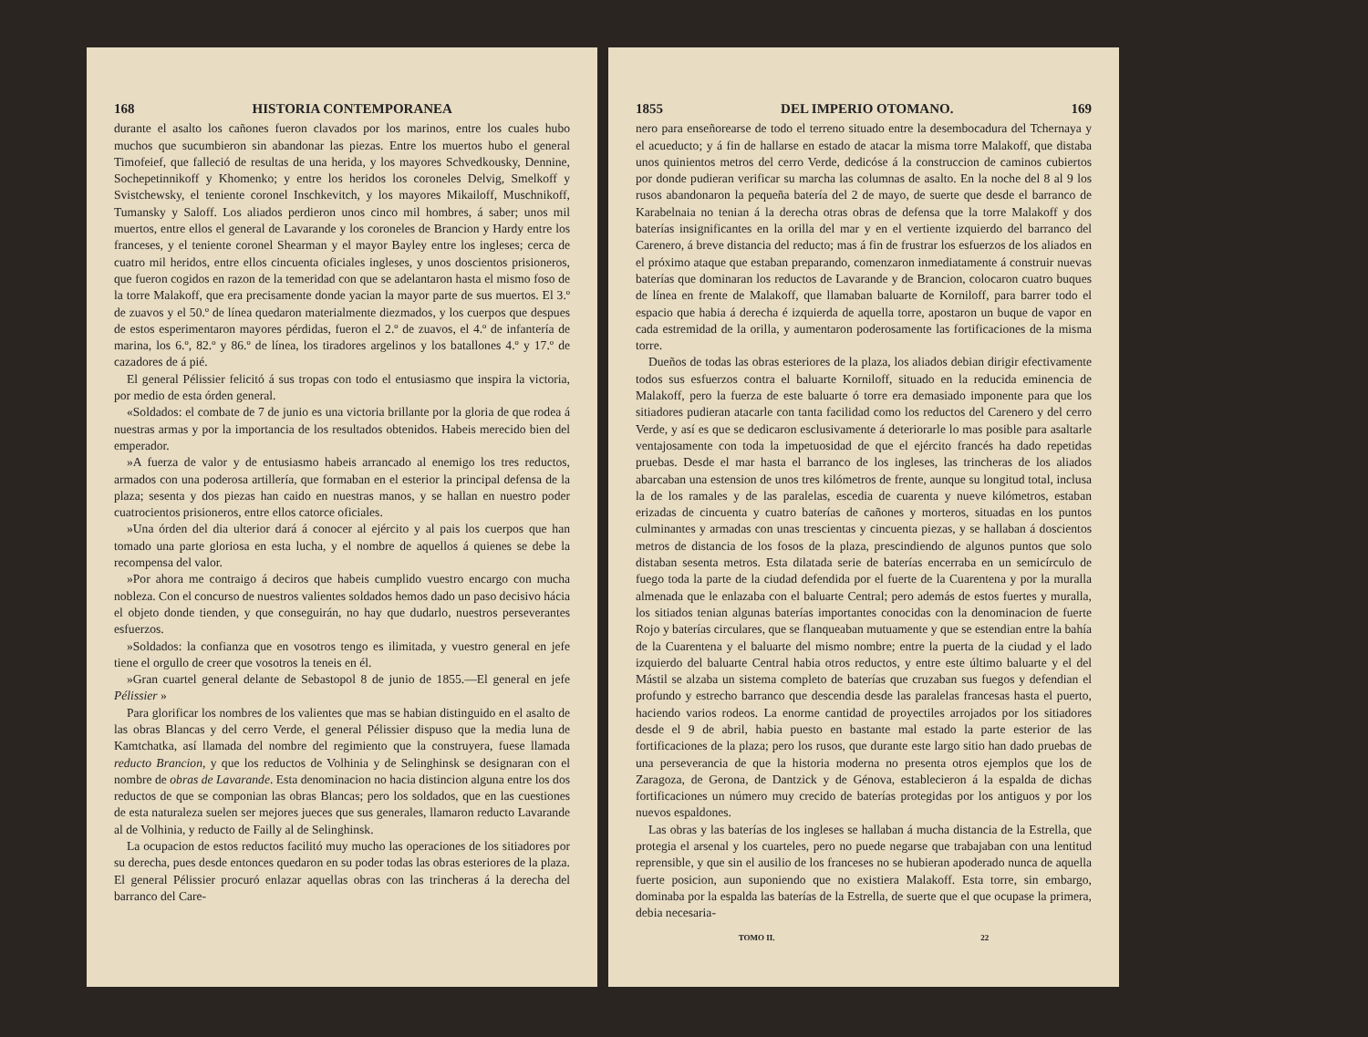168 HISTORIA CONTEMPORANEA
durante el asalto los cañones fueron clavados por los marinos, entre los cuales hubo muchos que sucumbieron sin abandonar las piezas. Entre los muertos hubo el general Timofeief, que falleció de resultas de una herida, y los mayores Schvedkousky, Dennine, Sochepetinnikoff y Khomenko; y entre los heridos los coroneles Delvig, Smelkoff y Svistchewsky, el teniente coronel Inschkevitch, y los mayores Mikailoff, Muschnikoff, Tumansky y Saloff. Los aliados perdieron unos cinco mil hombres, á saber; unos mil muertos, entre ellos el general de Lavarande y los coroneles de Brancion y Hardy entre los franceses, y el teniente coronel Shearman y el mayor Bayley entre los ingleses; cerca de cuatro mil heridos, entre ellos cincuenta oficiales ingleses, y unos doscientos prisioneros, que fueron cogidos en razon de la temeridad con que se adelantaron hasta el mismo foso de la torre Malakoff, que era precisamente donde yacian la mayor parte de sus muertos. El 3.º de zuavos y el 50.º de línea quedaron materialmente diezmados, y los cuerpos que despues de estos esperimentaron mayores pérdidas, fueron el 2.º de zuavos, el 4.º de infantería de marina, los 6.º, 82.º y 86.º de línea, los tiradores argelinos y los batallones 4.º y 17.º de cazadores de á pié.
El general Pélissier felicitó á sus tropas con todo el entusiasmo que inspira la victoria, por medio de esta órden general.
«Soldados: el combate de 7 de junio es una victoria brillante por la gloria de que rodea á nuestras armas y por la importancia de los resultados obtenidos. Habeis merecido bien del emperador.
»A fuerza de valor y de entusiasmo habeis arrancado al enemigo los tres reductos, armados con una poderosa artillería, que formaban en el esterior la principal defensa de la plaza; sesenta y dos piezas han caido en nuestras manos, y se hallan en nuestro poder cuatrocientos prisioneros, entre ellos catorce oficiales.
»Una órden del dia ulterior dará á conocer al ejército y al pais los cuerpos que han tomado una parte gloriosa en esta lucha, y el nombre de aquellos á quienes se debe la recompensa del valor.
»Por ahora me contraigo á deciros que habeis cumplido vuestro encargo con mucha nobleza. Con el concurso de nuestros valientes soldados hemos dado un paso decisivo hácia el objeto donde tienden, y que conseguirán, no hay que dudarlo, nuestros perseverantes esfuerzos.
»Soldados: la confianza que en vosotros tengo es ilimitada, y vuestro general en jefe tiene el orgullo de creer que vosotros la teneis en él.
»Gran cuartel general delante de Sebastopol 8 de junio de 1855.—El general en jefe Pélissier »
Para glorificar los nombres de los valientes que mas se habian distinguido en el asalto de las obras Blancas y del cerro Verde, el general Pélissier dispuso que la media luna de Kamtchatka, así llamada del nombre del regimiento que la construyera, fuese llamada reducto Brancion, y que los reductos de Volhinia y de Selinghinsk se designaran con el nombre de obras de Lavarande. Esta denominacion no hacia distincion alguna entre los dos reductos de que se componian las obras Blancas; pero los soldados, que en las cuestiones de esta naturaleza suelen ser mejores jueces que sus generales, llamaron reducto Lavarande al de Volhinia, y reducto de Failly al de Selinghinsk.
La ocupacion de estos reductos facilitó muy mucho las operaciones de los sitiadores por su derecha, pues desde entonces quedaron en su poder todas las obras esteriores de la plaza. El general Pélissier procuró enlazar aquellas obras con las trincheras á la derecha del barranco del Care-
1855 DEL IMPERIO OTOMANO. 169
nero para enseñorearse de todo el terreno situado entre la desembocadura del Tchernaya y el acueducto; y á fin de hallarse en estado de atacar la misma torre Malakoff, que distaba unos quinientos metros del cerro Verde, dedicóse á la construccion de caminos cubiertos por donde pudieran verificar su marcha las columnas de asalto. En la noche del 8 al 9 los rusos abandonaron la pequeña batería del 2 de mayo, de suerte que desde el barranco de Karabelnaia no tenian á la derecha otras obras de defensa que la torre Malakoff y dos baterías insignificantes en la orilla del mar y en el vertiente izquierdo del barranco del Carenero, á breve distancia del reducto; mas á fin de frustrar los esfuerzos de los aliados en el próximo ataque que estaban preparando, comenzaron inmediatamente á construir nuevas baterías que dominaran los reductos de Lavarande y de Brancion, colocaron cuatro buques de línea en frente de Malakoff, que llamaban baluarte de Korniloff, para barrer todo el espacio que habia á derecha é izquierda de aquella torre, apostaron un buque de vapor en cada estremidad de la orilla, y aumentaron poderosamente las fortificaciones de la misma torre.
Dueños de todas las obras esteriores de la plaza, los aliados debian dirigir efectivamente todos sus esfuerzos contra el baluarte Korniloff, situado en la reducida eminencia de Malakoff, pero la fuerza de este baluarte ó torre era demasiado imponente para que los sitiadores pudieran atacarle con tanta facilidad como los reductos del Carenero y del cerro Verde, y así es que se dedicaron esclusivamente á deteriorarle lo mas posible para asaltarle ventajosamente con toda la impetuosidad de que el ejército francés ha dado repetidas pruebas. Desde el mar hasta el barranco de los ingleses, las trincheras de los aliados abarcaban una estension de unos tres kilómetros de frente, aunque su longitud total, inclusa la de los ramales y de las paralelas, escedia de cuarenta y nueve kilómetros, estaban erizadas de cincuenta y cuatro baterías de cañones y morteros, situadas en los puntos culminantes y armadas con unas trescientas y cincuenta piezas, y se hallaban á doscientos metros de distancia de los fosos de la plaza, prescindiendo de algunos puntos que solo distaban sesenta metros. Esta dilatada serie de baterías encerraba en un semicírculo de fuego toda la parte de la ciudad defendida por el fuerte de la Cuarentena y por la muralla almenada que le enlazaba con el baluarte Central; pero además de estos fuertes y muralla, los sitiados tenian algunas baterías importantes conocidas con la denominacion de fuerte Rojo y baterías circulares, que se flanqueaban mutuamente y que se estendian entre la bahía de la Cuarentena y el baluarte del mismo nombre; entre la puerta de la ciudad y el lado izquierdo del baluarte Central habia otros reductos, y entre este último baluarte y el del Mástil se alzaba un sistema completo de baterías que cruzaban sus fuegos y defendian el profundo y estrecho barranco que descendia desde las paralelas francesas hasta el puerto, haciendo varios rodeos. La enorme cantidad de proyectiles arrojados por los sitiadores desde el 9 de abril, habia puesto en bastante mal estado la parte esterior de las fortificaciones de la plaza; pero los rusos, que durante este largo sitio han dado pruebas de una perseverancia de que la historia moderna no presenta otros ejemplos que los de Zaragoza, de Gerona, de Dantzick y de Génova, establecieron á la espalda de dichas fortificaciones un número muy crecido de baterías protegidas por los antiguos y por los nuevos espaldones.
Las obras y las baterías de los ingleses se hallaban á mucha distancia de la Estrella, que protegia el arsenal y los cuarteles, pero no puede negarse que trabajaban con una lentitud reprensible, y que sin el ausilio de los franceses no se hubieran apoderado nunca de aquella fuerte posicion, aun suponiendo que no existiera Malakoff. Esta torre, sin embargo, dominaba por la espalda las baterías de la Estrella, de suerte que el que ocupase la primera, debia necesaria-
TOMO II. 22